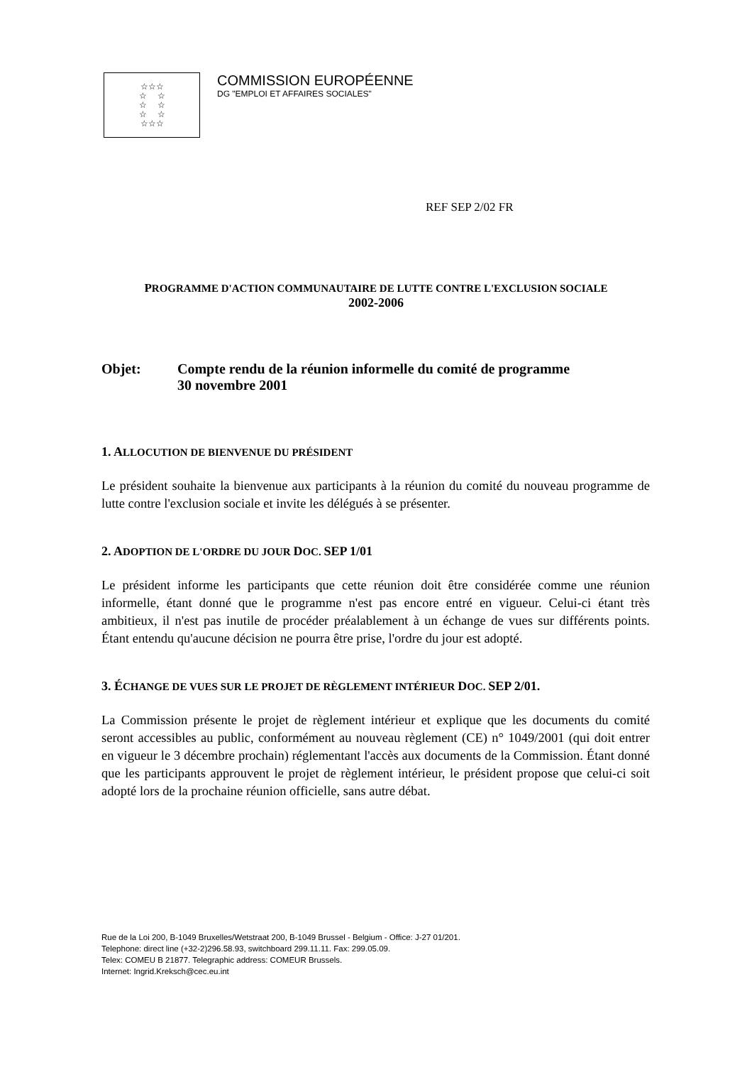☆☆☆
☆ ☆
☆ ☆
☆ ☆
☆☆☆
COMMISSION EUROPÉENNE
DG "EMPLOI ET AFFAIRES SOCIALES"
REF SEP 2/02 FR
PROGRAMME D'ACTION COMMUNAUTAIRE DE LUTTE CONTRE L'EXCLUSION SOCIALE
2002-2006
Objet: Compte rendu de la réunion informelle du comité de programme
30 novembre 2001
1. ALLOCUTION DE BIENVENUE DU PRÉSIDENT
Le président souhaite la bienvenue aux participants à la réunion du comité du nouveau programme de lutte contre l'exclusion sociale et invite les délégués à se présenter.
2. ADOPTION DE L'ORDRE DU JOUR DOC. SEP 1/01
Le président informe les participants que cette réunion doit être considérée comme une réunion informelle, étant donné que le programme n'est pas encore entré en vigueur. Celui-ci étant très ambitieux, il n'est pas inutile de procéder préalablement à un échange de vues sur différents points. Étant entendu qu'aucune décision ne pourra être prise, l'ordre du jour est adopté.
3. ÉCHANGE DE VUES SUR LE PROJET DE RÈGLEMENT INTÉRIEUR DOC. SEP 2/01.
La Commission présente le projet de règlement intérieur et explique que les documents du comité seront accessibles au public, conformément au nouveau règlement (CE) n° 1049/2001 (qui doit entrer en vigueur le 3 décembre prochain) réglementant l'accès aux documents de la Commission. Étant donné que les participants approuvent le projet de règlement intérieur, le président propose que celui-ci soit adopté lors de la prochaine réunion officielle, sans autre débat.
Rue de la Loi 200, B-1049 Bruxelles/Wetstraat 200, B-1049 Brussel - Belgium - Office: J-27 01/201.
Telephone: direct line (+32-2)296.58.93, switchboard 299.11.11. Fax: 299.05.09.
Telex: COMEU B 21877. Telegraphic address: COMEUR Brussels.
Internet: Ingrid.Kreksch@cec.eu.int